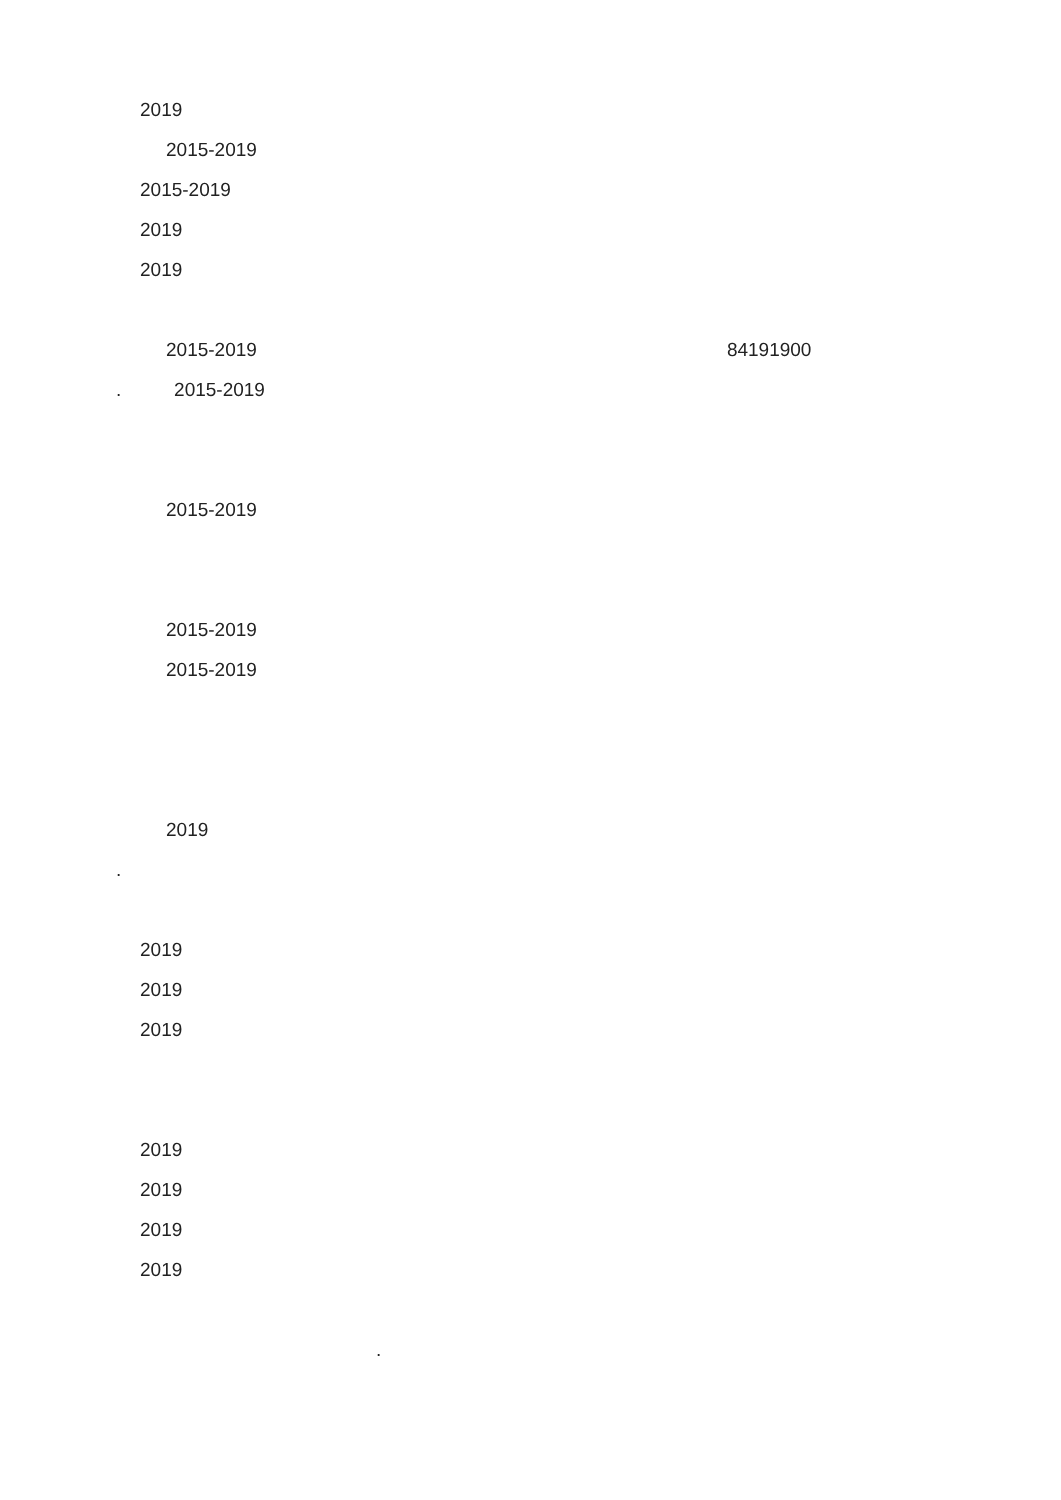2019
2015-2019
2015-2019
2019
2019
2015-2019 84191900
. 2015-2019
2015-2019
2015-2019
2015-2019
2019
.
2019
2019
2019
2019
2019
2019
2019
.